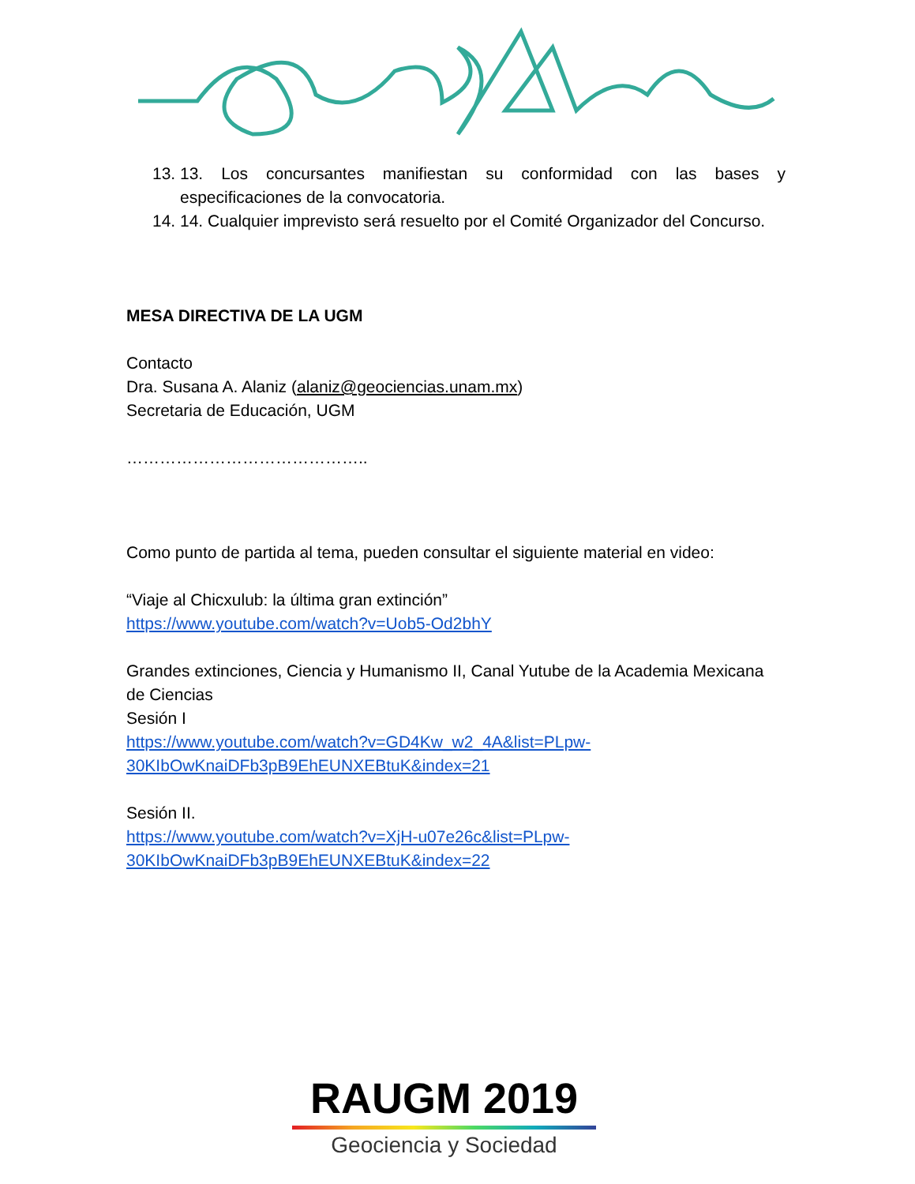13. 13. Los concursantes manifiestan su conformidad con las bases y especificaciones de la convocatoria.
14. 14. Cualquier imprevisto será resuelto por el Comité Organizador del Concurso.
MESA DIRECTIVA DE LA UGM
Contacto
Dra. Susana A. Alaniz (alaniz@geociencias.unam.mx)
Secretaria de Educación, UGM
……………………………………..
Como punto de partida al tema, pueden consultar el siguiente material en video:
“Viaje al Chicxulub: la última gran extinción”
https://www.youtube.com/watch?v=Uob5-Od2bhY
Grandes extinciones, Ciencia y Humanismo II, Canal Yutube de la Academia Mexicana de Ciencias
Sesión I
https://www.youtube.com/watch?v=GD4Kw_w2_4A&list=PLpw-30KIbOwKnaiDFb3pB9EhEUNXEBtuK&index=21
Sesión II.
https://www.youtube.com/watch?v=XjH-u07e26c&list=PLpw-30KIbOwKnaiDFb3pB9EhEUNXEBtuK&index=22
RAUGM 2019
Geociencia y Sociedad